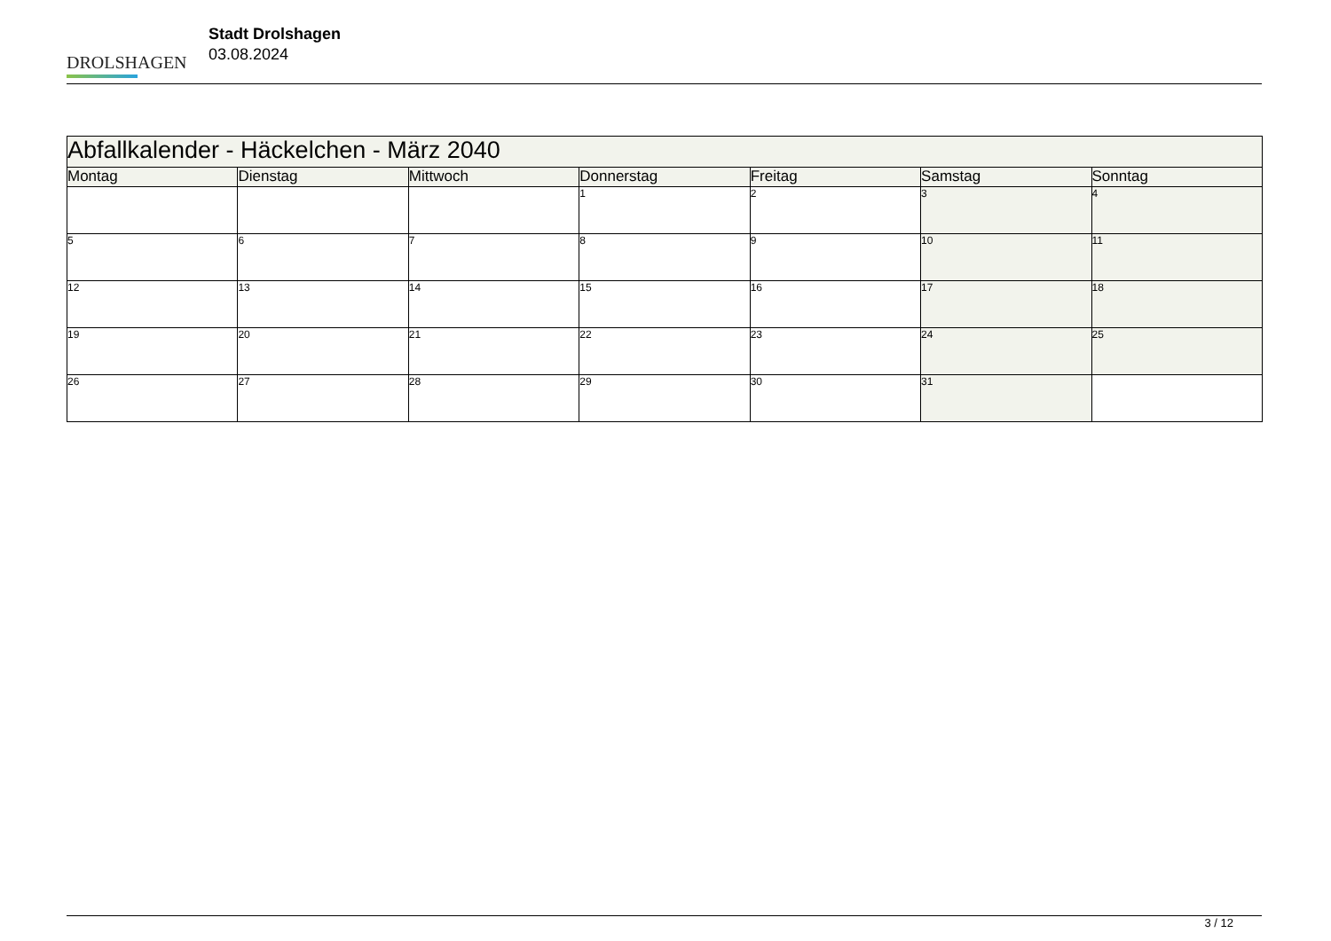DROLSHAGEN
Stadt Drolshagen
03.08.2024
| Abfallkalender - Häckelchen - März 2040 | | | | | | |
| --- | --- | --- | --- | --- | --- | --- |
| Montag | Dienstag | Mittwoch | Donnerstag | Freitag | Samstag | Sonntag |
| | | | 1 | 2 | 3 | 4 |
| 5 | 6 | 7 | 8 | 9 | 10 | 11 |
| 12 | 13 | 14 | 15 | 16 | 17 | 18 |
| 19 | 20 | 21 | 22 | 23 | 24 | 25 |
| 26 | 27 | 28 | 29 | 30 | 31 | |
3 / 12